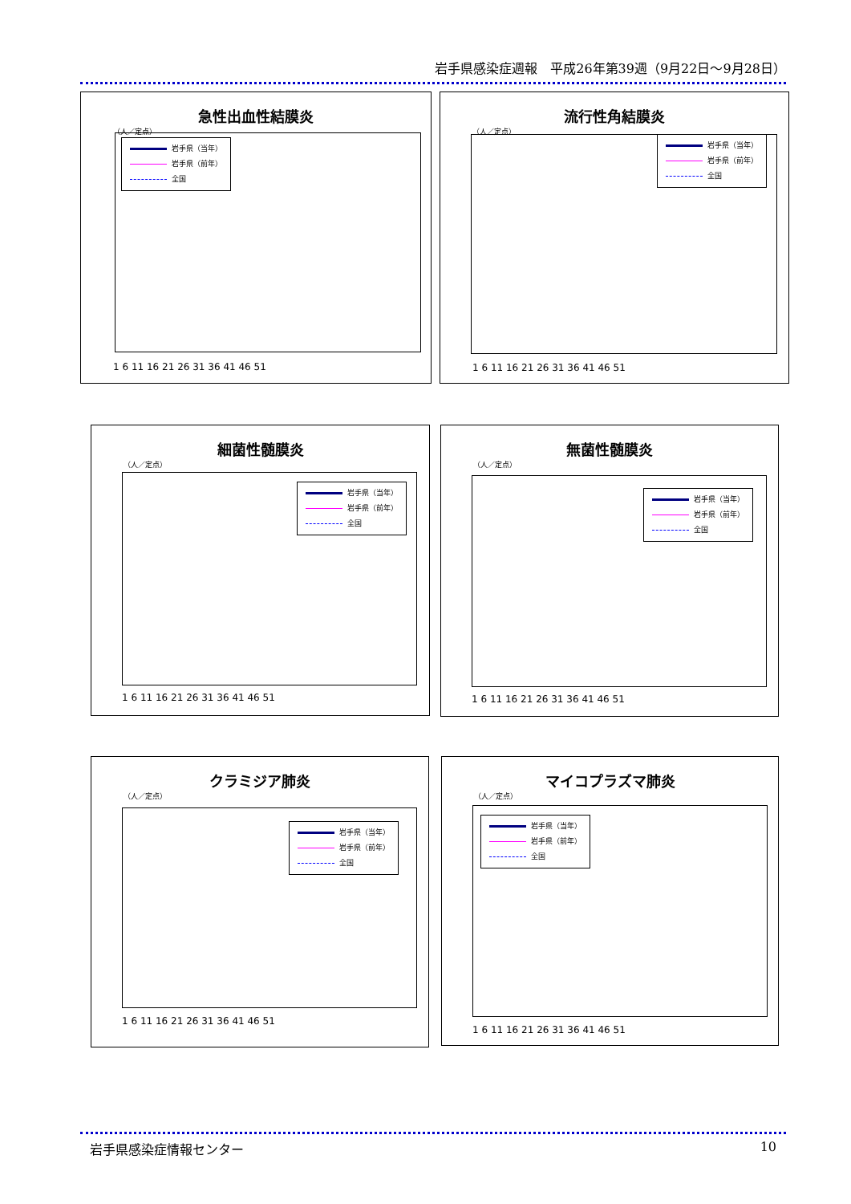岩手県感染症週報　平成26年第39週（9月22日～9月28日）
急性出血性結膜炎
（人／定点）
岩手県（当年）
岩手県（前年）
全国
1 6 11 16 21 26 31 36 41 46 51
流行性角結膜炎
（人／定点）
岩手県（当年）
岩手県（前年）
全国
1 6 11 16 21 26 31 36 41 46 51
細菌性髄膜炎
（人／定点）
岩手県（当年）
岩手県（前年）
全国
1 6 11 16 21 26 31 36 41 46 51
無菌性髄膜炎
（人／定点）
岩手県（当年）
岩手県（前年）
全国
1 6 11 16 21 26 31 36 41 46 51
クラミジア肺炎
（人／定点）
岩手県（当年）
岩手県（前年）
全国
1 6 11 16 21 26 31 36 41 46 51
マイコプラズマ肺炎
（人／定点）
岩手県（当年）
岩手県（前年）
全国
1 6 11 16 21 26 31 36 41 46 51
岩手県感染症情報センター 10